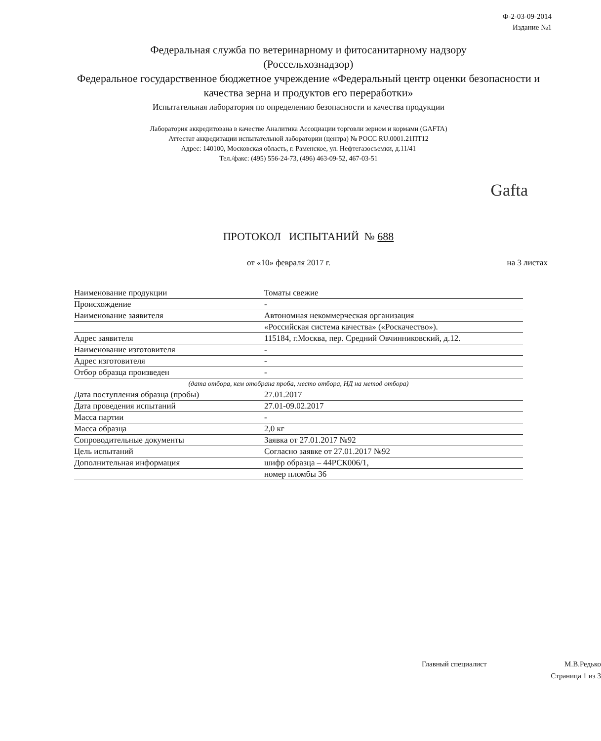Ф-2-03-09-2014
Издание №1
Федеральная служба по ветеринарному и фитосанитарному надзору
(Россельхознадзор)
Федеральное государственное бюджетное учреждение «Федеральный центр оценки безопасности и качества зерна и продуктов его переработки»
Испытательная лаборатория по определению безопасности и качества продукции
Лаборатория аккредитована в качестве Аналитика Ассоциации торговли зерном и кормами (GAFTA)
Аттестат аккредитации испытательной лаборатории (центра) № РОСС RU.0001.21ПТ12
Адрес: 140100, Московская область, г. Раменское, ул. Нефтегазосъемки, д.11/41
Тел./факс: (495) 556-24-73, (496) 463-09-52, 467-03-51
Gafta
ПРОТОКОЛ ИСПЫТАНИЙ № 688
от «10» февраля 2017 г. на 3 листах
| Наименование продукции | Томаты свежие |
| Происхождение | - |
| Наименование заявителя | Автономная некоммерческая организация |
| | «Российская система качества» («Роскачество»). |
| Адрес заявителя | 115184, г.Москва, пер. Средний Овчинниковский, д.12. |
| Наименование изготовителя | - |
| Адрес изготовителя | - |
| Отбор образца произведен | - |
| (дата отбора, кем отобрана проба, место отбора, НД на метод отбора) | |
| Дата поступления образца (пробы) | 27.01.2017 |
| Дата проведения испытаний | 27.01-09.02.2017 |
| Масса партии | - |
| Масса образца | 2,0 кг |
| Сопроводительные документы | Заявка от 27.01.2017 №92 |
| Цель испытаний | Согласно заявке от 27.01.2017 №92 |
| Дополнительная информация | шифр образца – 44РСК006/1, |
| | номер пломбы 36 |
Главный специалист М.В.Редько
Страница 1 из 3